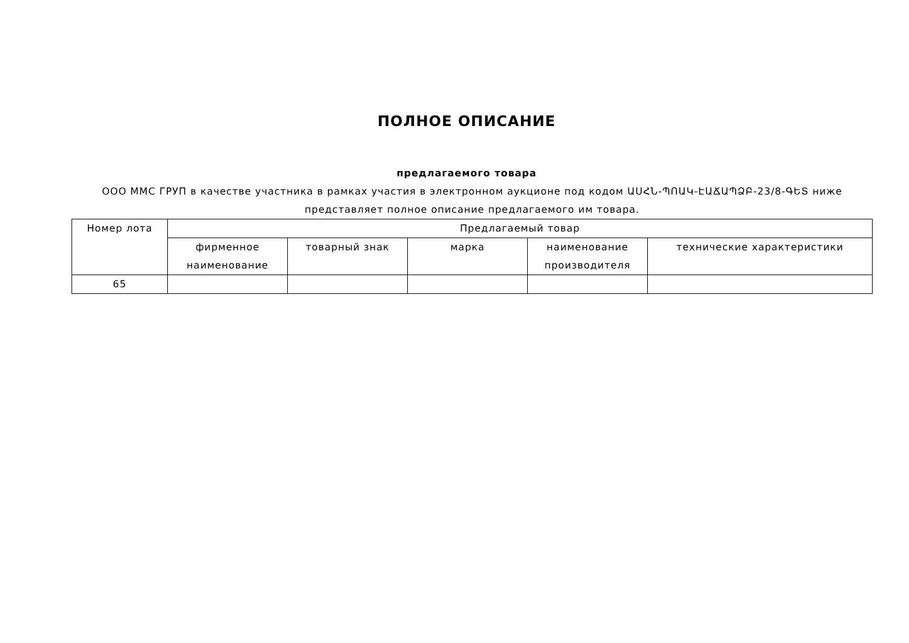ПОЛНОЕ ОПИСАНИЕ
предлагаемого товара
ООО ММС ГРУП в качестве участника в рамках участия в электронном аукционе под кодом ԱՍՀՆ-ՊՈԱԿ-ԷԱՃԱՊՁԲ-23/8-ԳԵՏ ниже представляет полное описание предлагаемого им товара.
| Номер лота | Предлагаемый товар | | | | |
| --- | --- | --- | --- | --- | --- |
| | фирменное наименование | товарный знак | марка | наименование производителя | технические характеристики |
| 65 | | | | | |